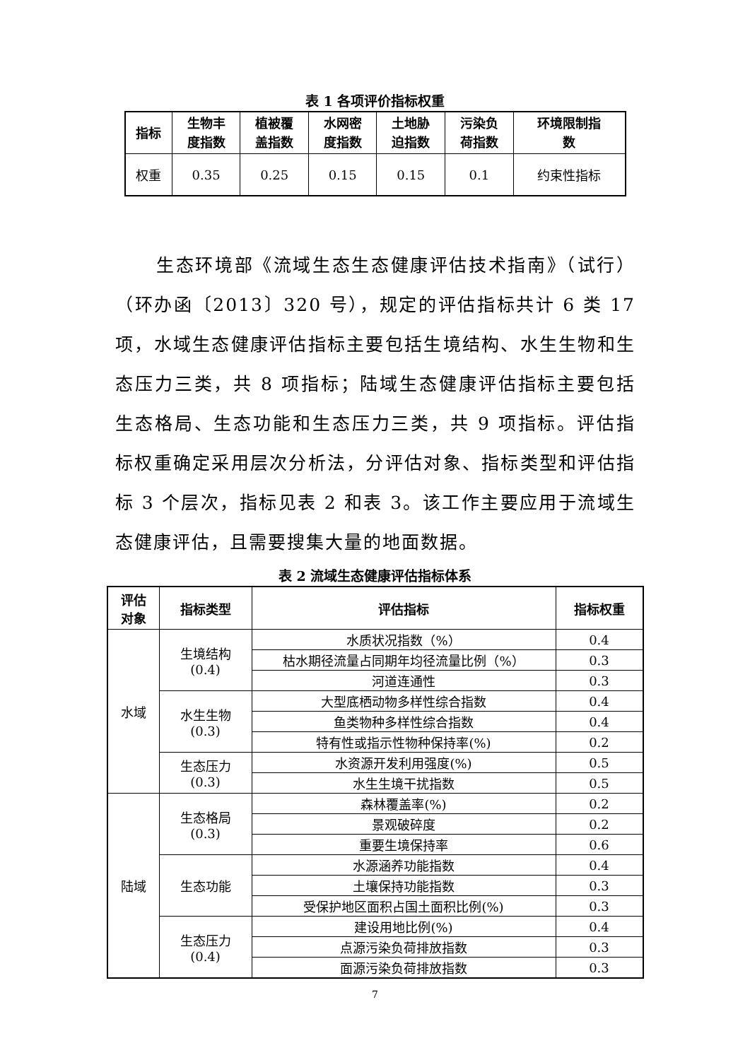表 1 各项评价指标权重
| 指标 | 生物丰 度指数 | 植被覆 盖指数 | 水网密 度指数 | 土地胁 迫指数 | 污染负 荷指数 | 环境限制指 数 |
| --- | --- | --- | --- | --- | --- | --- |
| 权重 | 0.35 | 0.25 | 0.15 | 0.15 | 0.1 | 约束性指标 |
生态环境部《流域生态生态健康评估技术指南》（试行）（环办函〔2013〕320 号），规定的评估指标共计 6 类 17 项，水域生态健康评估指标主要包括生境结构、水生生物和生态压力三类，共 8 项指标；陆域生态健康评估指标主要包括生态格局、生态功能和生态压力三类，共 9 项指标。评估指标权重确定采用层次分析法，分评估对象、指标类型和评估指标 3 个层次，指标见表 2 和表 3。该工作主要应用于流域生态健康评估，且需要搜集大量的地面数据。
表 2 流域生态健康评估指标体系
| 评估 对象 | 指标类型 | 评估指标 | 指标权重 |
| --- | --- | --- | --- |
| 水域 | 生境结构 (0.4) | 水质状况指数（%） | 0.4 |
| | | 枯水期径流量占同期年均径流量比例（%） | 0.3 |
| | | 河道连通性 | 0.3 |
| | 水生生物 (0.3) | 大型底栖动物多样性综合指数 | 0.4 |
| | | 鱼类物种多样性综合指数 | 0.4 |
| | | 特有性或指示性物种保持率(%) | 0.2 |
| | 生态压力 (0.3) | 水资源开发利用强度(%) | 0.5 |
| | | 水生生境干扰指数 | 0.5 |
| 陆域 | 生态格局 (0.3) | 森林覆盖率(%) | 0.2 |
| | | 景观破碎度 | 0.2 |
| | | 重要生境保持率 | 0.6 |
| | 生态功能 | 水源涵养功能指数 | 0.4 |
| | | 土壤保持功能指数 | 0.3 |
| | | 受保护地区面积占国土面积比例(%) | 0.3 |
| | 生态压力 (0.4) | 建设用地比例(%) | 0.4 |
| | | 点源污染负荷排放指数 | 0.3 |
| | | 面源污染负荷排放指数 | 0.3 |
7